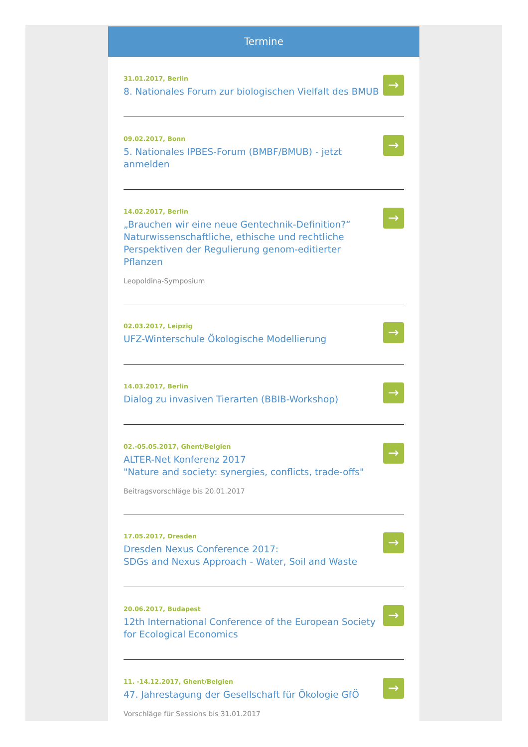Termine
31.01.2017, Berlin
8. Nationales Forum zur biologischen Vielfalt des BMUB
→
09.02.2017, Bonn
5. Nationales IPBES-Forum (BMBF/BMUB) - jetzt anmelden
→
14.02.2017, Berlin
„Brauchen wir eine neue Gentechnik-Definition?“ Naturwissenschaftliche, ethische und rechtliche Perspektiven der Regulierung genom-editierter Pflanzen
Leopoldina-Symposium
→
02.03.2017, Leipzig
UFZ-Winterschule Ökologische Modellierung
→
14.03.2017, Berlin
Dialog zu invasiven Tierarten (BBIB-Workshop)
→
02.-05.05.2017, Ghent/Belgien
ALTER-Net Konferenz 2017
"Nature and society: synergies, conflicts, trade-offs"
Beitragsvorschläge bis 20.01.2017
→
17.05.2017, Dresden
Dresden Nexus Conference 2017:
SDGs and Nexus Approach - Water, Soil and Waste
→
20.06.2017, Budapest
12th International Conference of the European Society for Ecological Economics
→
11. -14.12.2017, Ghent/Belgien
47. Jahrestagung der Gesellschaft für Ökologie GfÖ
Vorschläge für Sessions bis 31.01.2017
→